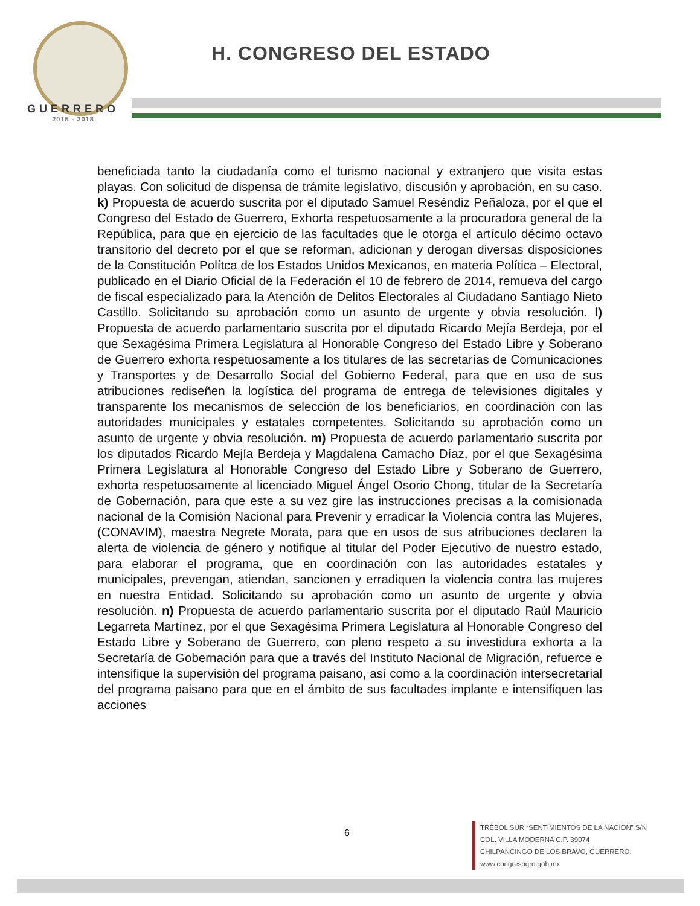GUERRERO
2015 - 2018
H. CONGRESO DEL ESTADO
beneficiada tanto la ciudadanía como el turismo nacional y extranjero que visita estas playas. Con solicitud de dispensa de trámite legislativo, discusión y aprobación, en su caso. k) Propuesta de acuerdo suscrita por el diputado Samuel Reséndiz Peñaloza, por el que el Congreso del Estado de Guerrero, Exhorta respetuosamente a la procuradora general de la República, para que en ejercicio de las facultades que le otorga el artículo décimo octavo transitorio del decreto por el que se reforman, adicionan y derogan diversas disposiciones de la Constitución Polítca de los Estados Unidos Mexicanos, en materia Política – Electoral, publicado en el Diario Oficial de la Federación el 10 de febrero de 2014, remueva del cargo de fiscal especializado para la Atención de Delitos Electorales al Ciudadano Santiago Nieto Castillo. Solicitando su aprobación como un asunto de urgente y obvia resolución. l) Propuesta de acuerdo parlamentario suscrita por el diputado Ricardo Mejía Berdeja, por el que Sexagésima Primera Legislatura al Honorable Congreso del Estado Libre y Soberano de Guerrero exhorta respetuosamente a los titulares de las secretarías de Comunicaciones y Transportes y de Desarrollo Social del Gobierno Federal, para que en uso de sus atribuciones rediseñen la logística del programa de entrega de televisiones digitales y transparente los mecanismos de selección de los beneficiarios, en coordinación con las autoridades municipales y estatales competentes. Solicitando su aprobación como un asunto de urgente y obvia resolución. m) Propuesta de acuerdo parlamentario suscrita por los diputados Ricardo Mejía Berdeja y Magdalena Camacho Díaz, por el que Sexagésima Primera Legislatura al Honorable Congreso del Estado Libre y Soberano de Guerrero, exhorta respetuosamente al licenciado Miguel Ángel Osorio Chong, titular de la Secretaría de Gobernación, para que este a su vez gire las instrucciones precisas a la comisionada nacional de la Comisión Nacional para Prevenir y erradicar la Violencia contra las Mujeres, (CONAVIM), maestra Negrete Morata, para que en usos de sus atribuciones declaren la alerta de violencia de género y notifique al titular del Poder Ejecutivo de nuestro estado, para elaborar el programa, que en coordinación con las autoridades estatales y municipales, prevengan, atiendan, sancionen y erradiquen la violencia contra las mujeres en nuestra Entidad. Solicitando su aprobación como un asunto de urgente y obvia resolución. n) Propuesta de acuerdo parlamentario suscrita por el diputado Raúl Mauricio Legarreta Martínez, por el que Sexagésima Primera Legislatura al Honorable Congreso del Estado Libre y Soberano de Guerrero, con pleno respeto a su investidura exhorta a la Secretaría de Gobernación para que a través del Instituto Nacional de Migración, refuerce e intensifique la supervisión del programa paisano, así como a la coordinación intersecretarial del programa paisano para que en el ámbito de sus facultades implante e intensifiquen las acciones
6
TRÉBOL SUR “SENTIMIENTOS DE LA NACIÓN” S/N
COL. VILLA MODERNA C.P. 39074
CHILPANCINGO DE LOS BRAVO, GUERRERO.
www.congresogro.gob.mx